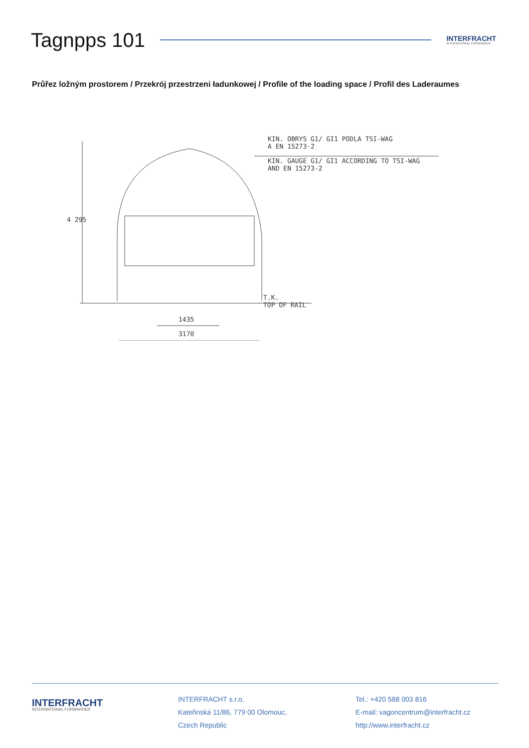Tagnpps 101
INTERFRACHT
INTERNATIONAL FORWARDER
Průřez ložným prostorem / Przekrój przestrzeni ładunkowej / Profile of the loading space / Profil des Laderaumes
KIN. OBRYS G1/ GI1 PODLA TSI-WAG
A EN 15273-2
KIN. GAUGE G1/ GI1 ACCORDING TO TSI-WAG
AND EN 15273-2
4 295
T.K.
TOP OF RAIL
1435
3170
INTERFRACHT
INTERNATIONAL FORWARDER
INTERFRACHT s.r.o.
Kateřinská 11/86, 779 00 Olomouc,
Czech Republic
Tel.: +420 588 003 816
E-mail: vagoncentrum@interfracht.cz
http://www.interfracht.cz